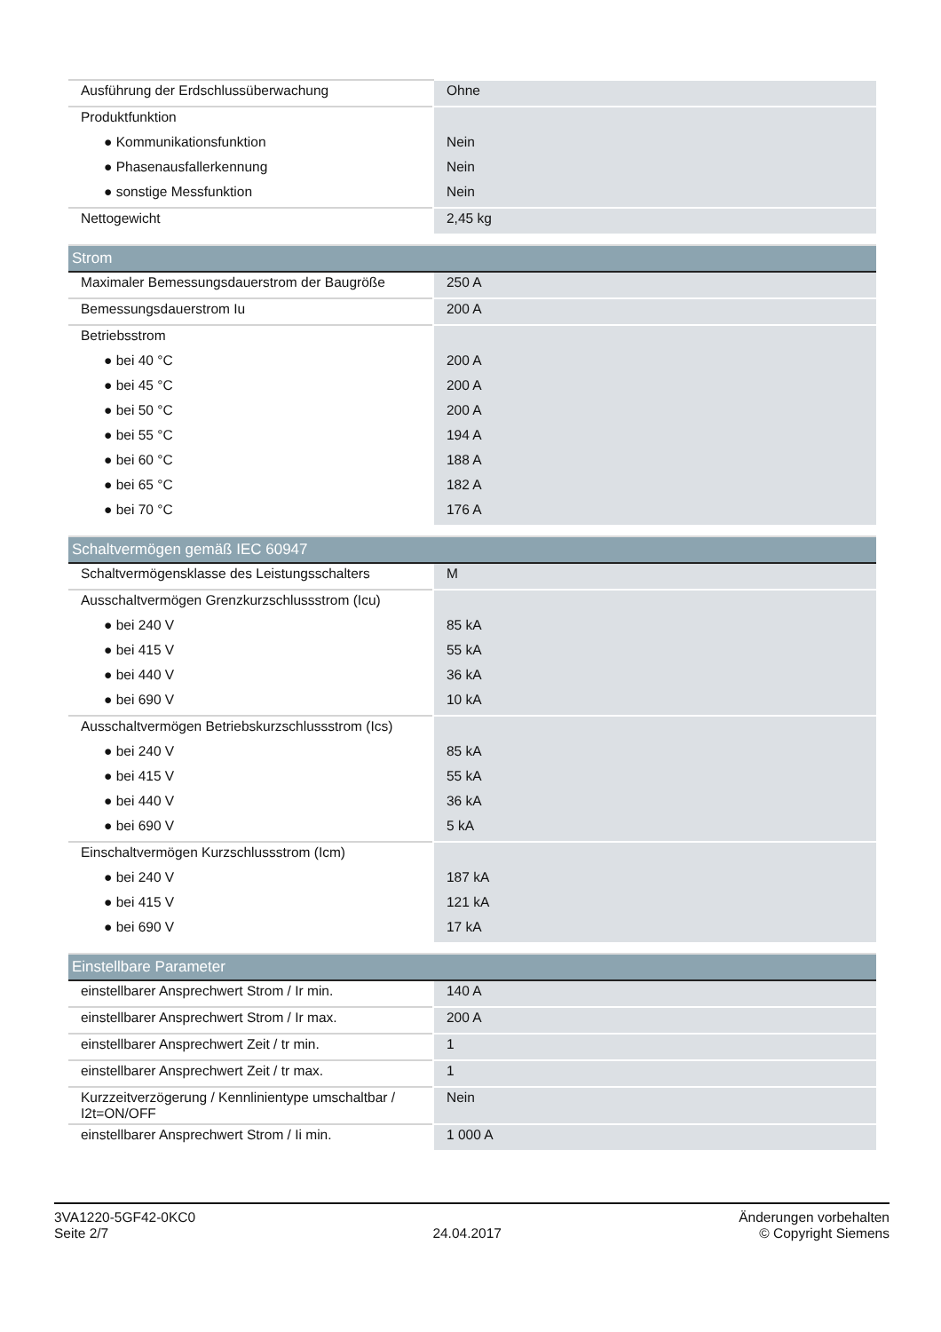| Ausführung der Erdschlussüberwachung | Ohne |
| Produktfunktion | |
| ● Kommunikationsfunktion | Nein |
| ● Phasenausfallerkennung | Nein |
| ● sonstige Messfunktion | Nein |
| Nettogewicht | 2,45 kg |
| Strom | |
| --- | --- |
| Maximaler Bemessungsdauerstrom der Baugröße | 250 A |
| Bemessungsdauerstrom Iu | 200 A |
| Betriebsstrom | |
| ● bei 40 °C | 200 A |
| ● bei 45 °C | 200 A |
| ● bei 50 °C | 200 A |
| ● bei 55 °C | 194 A |
| ● bei 60 °C | 188 A |
| ● bei 65 °C | 182 A |
| ● bei 70 °C | 176 A |
| Schaltvermögen gemäß IEC 60947 | |
| --- | --- |
| Schaltvermögensklasse des Leistungsschalters | M |
| Ausschaltvermögen Grenzkurzschlussstrom (Icu) | |
| ● bei 240 V | 85 kA |
| ● bei 415 V | 55 kA |
| ● bei 440 V | 36 kA |
| ● bei 690 V | 10 kA |
| Ausschaltvermögen Betriebskurzschlussstrom (Ics) | |
| ● bei 240 V | 85 kA |
| ● bei 415 V | 55 kA |
| ● bei 440 V | 36 kA |
| ● bei 690 V | 5 kA |
| Einschaltvermögen Kurzschlussstrom (Icm) | |
| ● bei 240 V | 187 kA |
| ● bei 415 V | 121 kA |
| ● bei 690 V | 17 kA |
| Einstellbare Parameter | |
| --- | --- |
| einstellbarer Ansprechwert Strom / Ir min. | 140 A |
| einstellbarer Ansprechwert Strom / Ir max. | 200 A |
| einstellbarer Ansprechwert Zeit / tr min. | 1 |
| einstellbarer Ansprechwert Zeit / tr max. | 1 |
| Kurzzeitverzögerung / Kennlinientype umschaltbar / I2t=ON/OFF | Nein |
| einstellbarer Ansprechwert Strom / Ii min. | 1 000 A |
3VA1220-5GF42-0KC0
Seite 2/7
24.04.2017
Änderungen vorbehalten
© Copyright Siemens